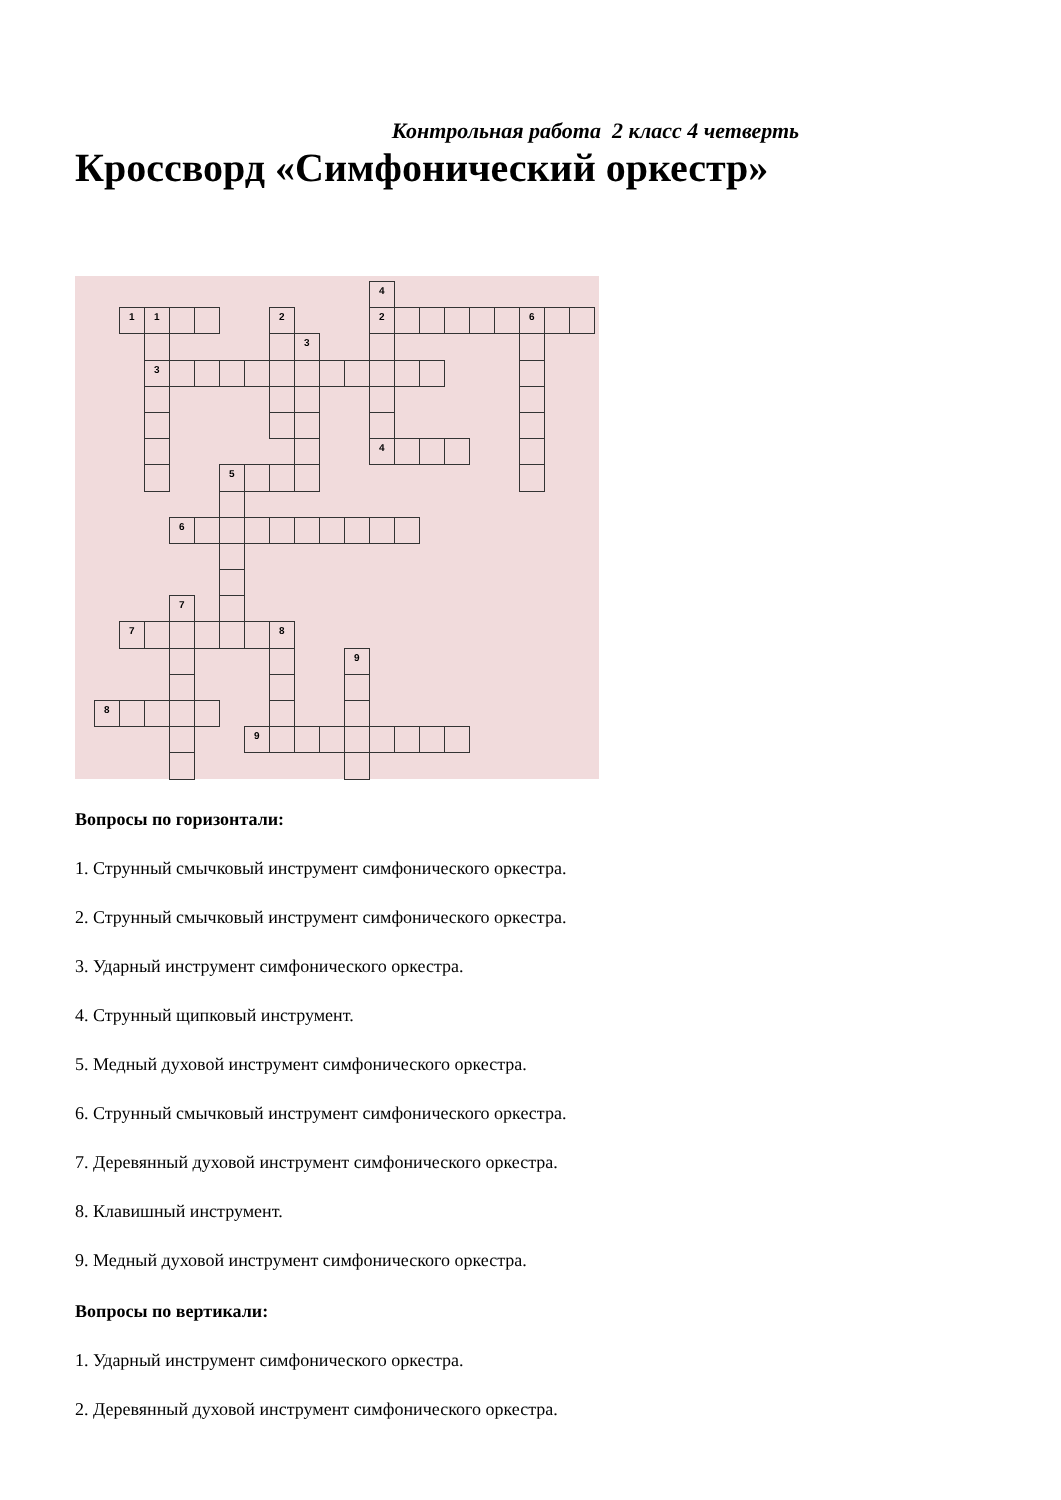Контрольная работа 2 класс 4 четверть
Кроссворд «Симфонический оркестр»
4 11 2 2 6 3 3 4 5 6 7 7 8 9 8 9
Вопросы по горизонтали:
1. Струнный смычковый инструмент симфонического оркестра.
2. Струнный смычковый инструмент симфонического оркестра.
3. Ударный инструмент симфонического оркестра.
4. Струнный щипковый инструмент.
5. Медный духовой инструмент симфонического оркестра.
6. Струнный смычковый инструмент симфонического оркестра.
7. Деревянный духовой инструмент симфонического оркестра.
8. Клавишный инструмент.
9. Медный духовой инструмент симфонического оркестра.
Вопросы по вертикали:
1. Ударный инструмент симфонического оркестра.
2. Деревянный духовой инструмент симфонического оркестра.